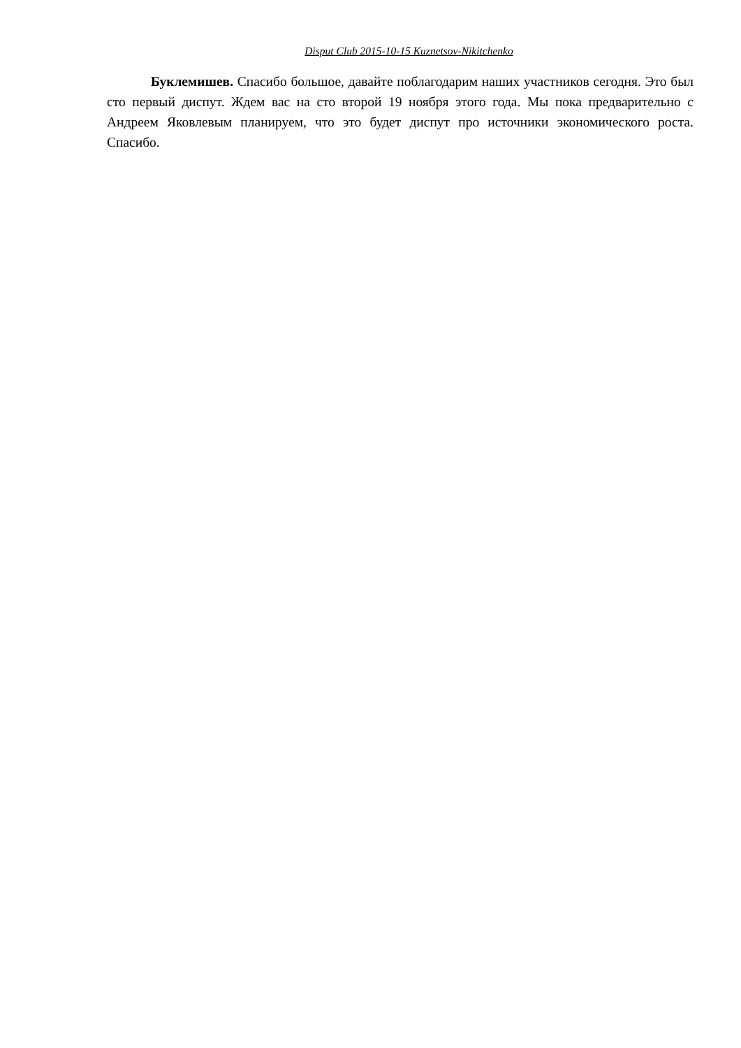Disput Club 2015-10-15 Kuznetsov-Nikitchenko
Буклемишев. Спасибо большое, давайте поблагодарим наших участников сегодня. Это был сто первый диспут. Ждем вас на сто второй 19 ноября этого года. Мы пока предварительно с Андреем Яковлевым планируем, что это будет диспут про источники экономического роста. Спасибо.